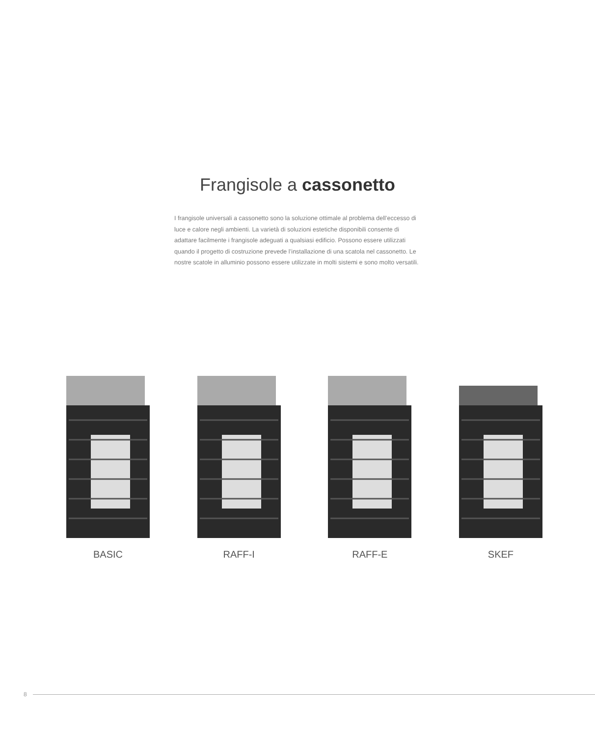Frangisole a cassonetto
I frangisole universali a cassonetto sono la soluzione ottimale al problema dell’eccesso di luce e calore negli ambienti. La varietà di soluzioni estetiche disponibili consente di adattare facilmente i frangisole adeguati a qualsiasi edificio. Possono essere utilizzati quando il progetto di costruzione prevede l’installazione di una scatola nel cassonetto. Le nostre scatole in alluminio possono essere utilizzate in molti sistemi e sono molto versatili.
BASIC RAFF-I RAFF-E SKEF
8